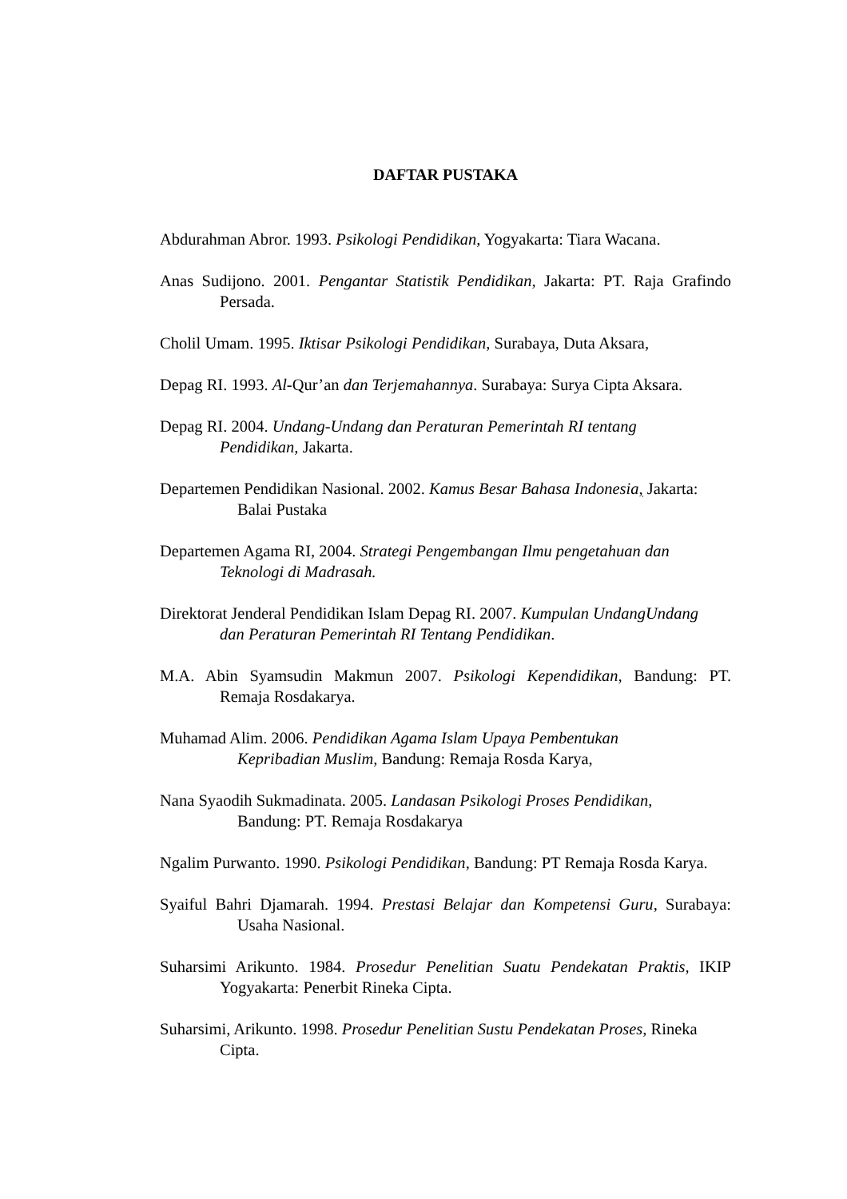DAFTAR PUSTAKA
Abdurahman Abror. 1993. Psikologi Pendidikan, Yogyakarta: Tiara Wacana.
Anas Sudijono. 2001. Pengantar Statistik Pendidikan, Jakarta: PT. Raja Grafindo
Persada.
Cholil Umam. 1995. Iktisar Psikologi Pendidikan, Surabaya, Duta Aksara,
Depag RI. 1993. Al-Qur’an dan Terjemahannya. Surabaya: Surya Cipta Aksara.
Depag RI. 2004. Undang-Undang dan Peraturan Pemerintah RI tentang
Pendidikan, Jakarta.
Departemen Pendidikan Nasional. 2002. Kamus Besar Bahasa Indonesia, Jakarta:
Balai Pustaka
Departemen Agama RI, 2004. Strategi Pengembangan Ilmu pengetahuan dan
Teknologi di Madrasah.
Direktorat Jenderal Pendidikan Islam Depag RI. 2007. Kumpulan UndangUndang
dan Peraturan Pemerintah RI Tentang Pendidikan.
M.A. Abin Syamsudin Makmun 2007. Psikologi Kependidikan, Bandung: PT.
Remaja Rosdakarya.
Muhamad Alim. 2006. Pendidikan Agama Islam Upaya Pembentukan
Kepribadian Muslim, Bandung: Remaja Rosda Karya,
Nana Syaodih Sukmadinata. 2005. Landasan Psikologi Proses Pendidikan,
Bandung: PT. Remaja Rosdakarya
Ngalim Purwanto. 1990. Psikologi Pendidikan, Bandung: PT Remaja Rosda Karya.
Syaiful Bahri Djamarah. 1994. Prestasi Belajar dan Kompetensi Guru, Surabaya:
Usaha Nasional.
Suharsimi Arikunto. 1984. Prosedur Penelitian Suatu Pendekatan Praktis, IKIP
Yogyakarta: Penerbit Rineka Cipta.
Suharsimi, Arikunto. 1998. Prosedur Penelitian Sustu Pendekatan Proses, Rineka
Cipta.